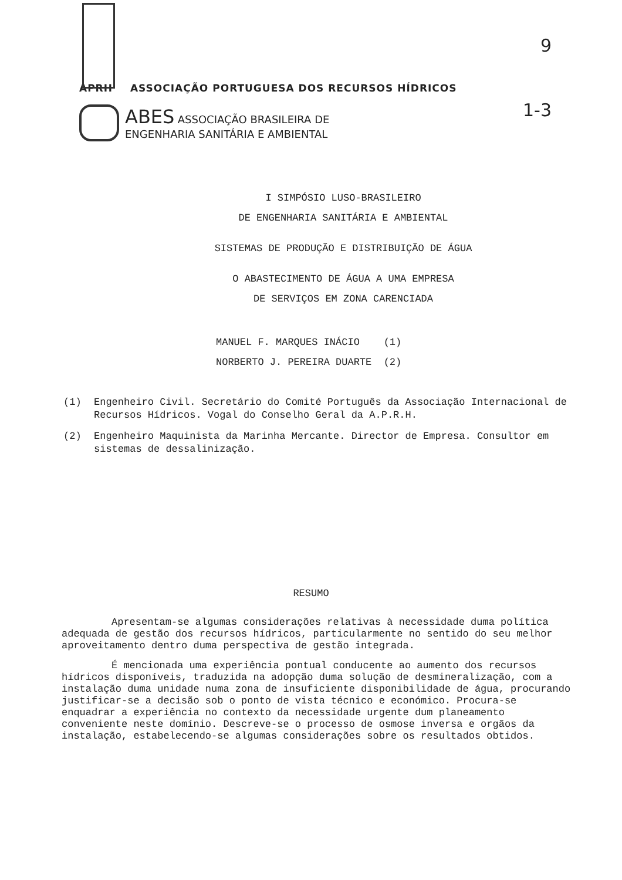9
1-3
APRH ASSOCIAÇÃO PORTUGUESA DOS RECURSOS HÍDRICOS
ABES ASSOCIAÇÃO BRASILEIRA DE
ENGENHARIA SANITÁRIA E AMBIENTAL
I SIMPÓSIO LUSO-BRASILEIRO
DE ENGENHARIA SANITÁRIA E AMBIENTAL
SISTEMAS DE PRODUÇÃO E DISTRIBUIÇÃO DE ÁGUA
O ABASTECIMENTO DE ÁGUA A UMA EMPRESA
DE SERVIÇOS EM ZONA CARENCIADA
MANUEL F. MARQUES INÁCIO (1)
NORBERTO J. PEREIRA DUARTE (2)
(1) Engenheiro Civil. Secretário do Comité Português da Associação Internacional de Recursos Hídricos. Vogal do Conselho Geral da A.P.R.H.
(2) Engenheiro Maquinista da Marinha Mercante. Director de Empresa. Consultor em sistemas de dessalinização.
RESUMO
Apresentam-se algumas considerações relativas à necessidade duma política adequada de gestão dos recursos hídricos, particularmente no sentido do seu melhor aproveitamento dentro duma perspectiva de gestão integrada.
É mencionada uma experiência pontual conducente ao aumento dos recursos hídricos disponíveis, traduzida na adopção duma solução de desmineralização, com a instalação duma unidade numa zona de insuficiente disponibilidade de água, procurando justificar-se a decisão sob o ponto de vista técnico e económico. Procura-se enquadrar a experiência no contexto da necessidade urgente dum planeamento conveniente neste domínio. Descreve-se o processo de osmose inversa e orgãos da instalação, estabelecendo-se algumas considerações sobre os resultados obtidos.